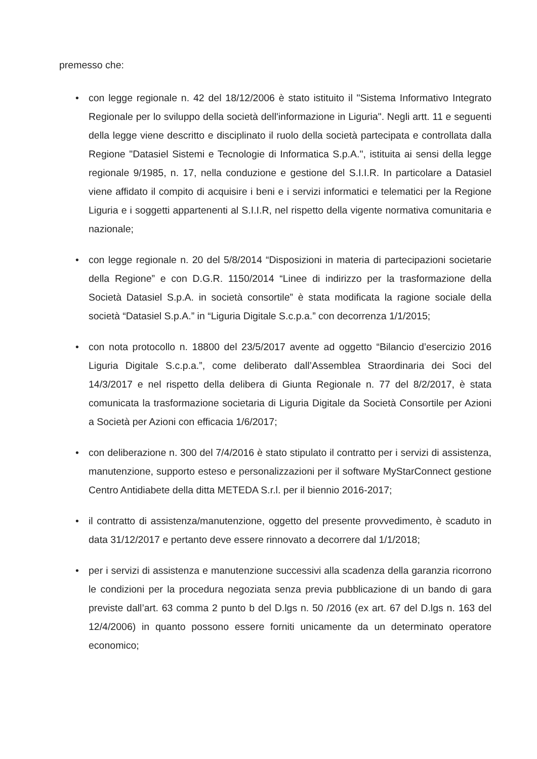premesso che:
• con legge regionale n. 42 del 18/12/2006 è stato istituito il "Sistema Informativo Integrato Regionale per lo sviluppo della società dell'informazione in Liguria". Negli artt. 11 e seguenti della legge viene descritto e disciplinato il ruolo della società partecipata e controllata dalla Regione "Datasiel Sistemi e Tecnologie di Informatica S.p.A.", istituita ai sensi della legge regionale 9/1985, n. 17, nella conduzione e gestione del S.I.I.R. In particolare a Datasiel viene affidato il compito di acquisire i beni e i servizi informatici e telematici per la Regione Liguria e i soggetti appartenenti al S.I.I.R, nel rispetto della vigente normativa comunitaria e nazionale;
• con legge regionale n. 20 del 5/8/2014 “Disposizioni in materia di partecipazioni societarie della Regione” e con D.G.R. 1150/2014 “Linee di indirizzo per la trasformazione della Società Datasiel S.p.A. in società consortile” è stata modificata la ragione sociale della società “Datasiel S.p.A.” in “Liguria Digitale S.c.p.a.” con decorrenza 1/1/2015;
• con nota protocollo n. 18800 del 23/5/2017 avente ad oggetto “Bilancio d’esercizio 2016 Liguria Digitale S.c.p.a.”, come deliberato dall’Assemblea Straordinaria dei Soci del 14/3/2017 e nel rispetto della delibera di Giunta Regionale n. 77 del 8/2/2017, è stata comunicata la trasformazione societaria di Liguria Digitale da Società Consortile per Azioni a Società per Azioni con efficacia 1/6/2017;
• con deliberazione n. 300 del 7/4/2016 è stato stipulato il contratto per i servizi di assistenza, manutenzione, supporto esteso e personalizzazioni per il software MyStarConnect gestione Centro Antidiabete della ditta METEDA S.r.l. per il biennio 2016-2017;
• il contratto di assistenza/manutenzione, oggetto del presente provvedimento, è scaduto in data 31/12/2017 e pertanto deve essere rinnovato a decorrere dal 1/1/2018;
• per i servizi di assistenza e manutenzione successivi alla scadenza della garanzia ricorrono le condizioni per la procedura negoziata senza previa pubblicazione di un bando di gara previste dall’art. 63 comma 2 punto b del D.lgs n. 50 /2016 (ex art. 67 del D.lgs n. 163 del 12/4/2006) in quanto possono essere forniti unicamente da un determinato operatore economico;